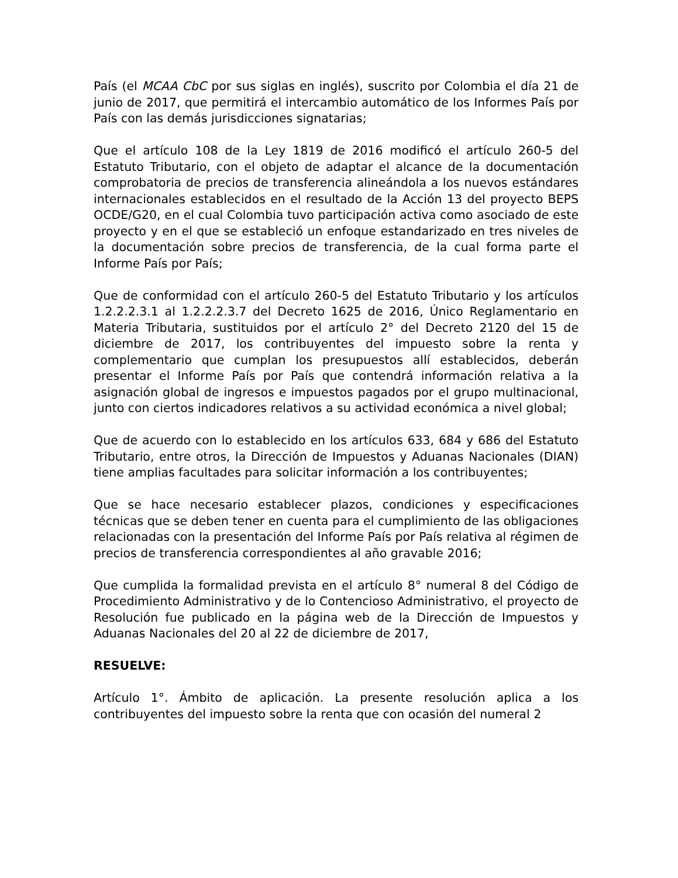País (el MCAA CbC por sus siglas en inglés), suscrito por Colombia el día 21 de junio de 2017, que permitirá el intercambio automático de los Informes País por País con las demás jurisdicciones signatarias;
Que el artículo 108 de la Ley 1819 de 2016 modificó el artículo 260-5 del Estatuto Tributario, con el objeto de adaptar el alcance de la documentación comprobatoria de precios de transferencia alineándola a los nuevos estándares internacionales establecidos en el resultado de la Acción 13 del proyecto BEPS OCDE/G20, en el cual Colombia tuvo participación activa como asociado de este proyecto y en el que se estableció un enfoque estandarizado en tres niveles de la documentación sobre precios de transferencia, de la cual forma parte el Informe País por País;
Que de conformidad con el artículo 260-5 del Estatuto Tributario y los artículos 1.2.2.2.3.1 al 1.2.2.2.3.7 del Decreto 1625 de 2016, Único Reglamentario en Materia Tributaria, sustituidos por el artículo 2° del Decreto 2120 del 15 de diciembre de 2017, los contribuyentes del impuesto sobre la renta y complementario que cumplan los presupuestos allí establecidos, deberán presentar el Informe País por País que contendrá información relativa a la asignación global de ingresos e impuestos pagados por el grupo multinacional, junto con ciertos indicadores relativos a su actividad económica a nivel global;
Que de acuerdo con lo establecido en los artículos 633, 684 y 686 del Estatuto Tributario, entre otros, la Dirección de Impuestos y Aduanas Nacionales (DIAN) tiene amplias facultades para solicitar información a los contribuyentes;
Que se hace necesario establecer plazos, condiciones y especificaciones técnicas que se deben tener en cuenta para el cumplimiento de las obligaciones relacionadas con la presentación del Informe País por País relativa al régimen de precios de transferencia correspondientes al año gravable 2016;
Que cumplida la formalidad prevista en el artículo 8° numeral 8 del Código de Procedimiento Administrativo y de lo Contencioso Administrativo, el proyecto de Resolución fue publicado en la página web de la Dirección de Impuestos y Aduanas Nacionales del 20 al 22 de diciembre de 2017,
RESUELVE:
Artículo 1°. Ámbito de aplicación. La presente resolución aplica a los contribuyentes del impuesto sobre la renta que con ocasión del numeral 2